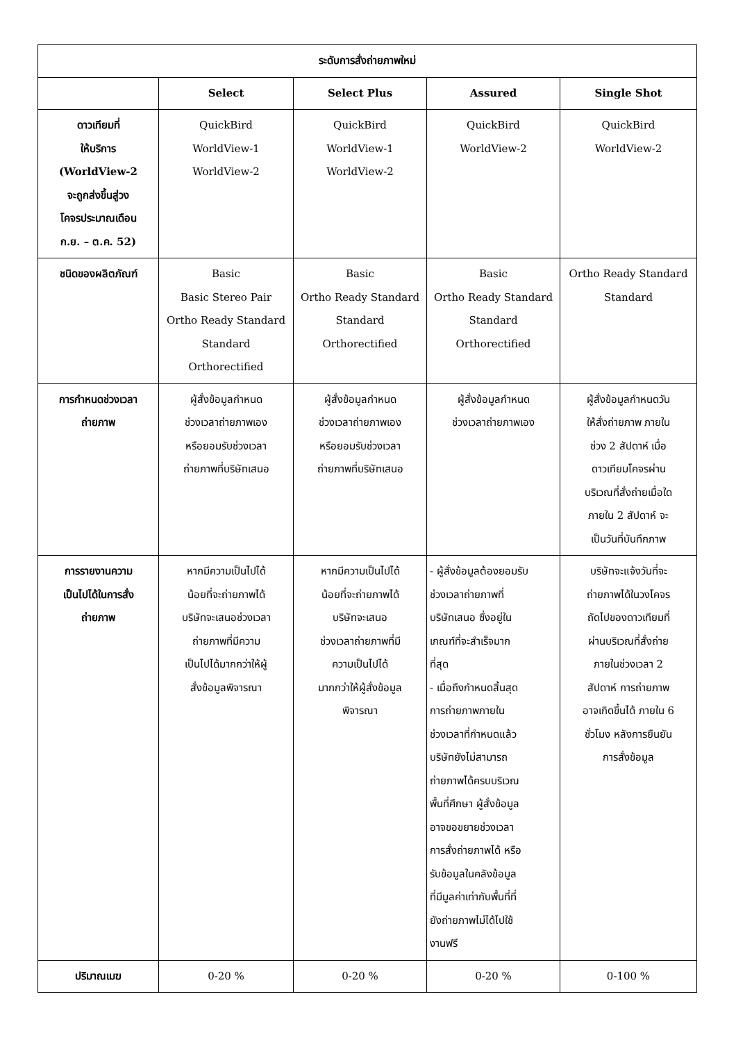| ระดับการสั่งถ่ายภาพใหม่ | | | | |
| --- | --- | --- | --- | --- |
| | Select | Select Plus | Assured | Single Shot |
| ดาวเทียมที่ ให้บริการ (WorldView-2 จะถูกส่งขึ้นสู่วง โคจรประมาณเดือน ก.ย. – ต.ค. 52) | QuickBird WorldView-1 WorldView-2 | QuickBird WorldView-1 WorldView-2 | QuickBird WorldView-2 | QuickBird WorldView-2 |
| ชนิดของผลิตภัณฑ์ | Basic Basic Stereo Pair Ortho Ready Standard Standard Orthorectified | Basic Ortho Ready Standard Standard Orthorectified | Basic Ortho Ready Standard Standard Orthorectified | Ortho Ready Standard Standard |
| การกำหนดช่วงเวลา ถ่ายภาพ | ผู้สั่งข้อมูลกำหนด ช่วงเวลาถ่ายภาพเอง หรือยอมรับช่วงเวลา ถ่ายภาพที่บริษัทเสนอ | ผู้สั่งข้อมูลกำหนด ช่วงเวลาถ่ายภาพเอง หรือยอมรับช่วงเวลา ถ่ายภาพที่บริษัทเสนอ | ผู้สั่งข้อมูลกำหนด ช่วงเวลาถ่ายภาพเอง | ผู้สั่งข้อมูลกำหนดวัน ให้สั่งถ่ายภาพ ภายใน ช่วง 2 สัปดาห์ เมื่อ ดาวเทียมโคจรผ่าน บริเวณที่สั่งถ่ายเมื่อใด ภายใน 2 สัปดาห์ จะ เป็นวันที่บันทึกภาพ |
| การรายงานความ เป็นไปได้ในการสั่ง ถ่ายภาพ | หากมีความเป็นไปได้ น้อยที่จะถ่ายภาพได้ บริษัทจะเสนอช่วงเวลา ถ่ายภาพที่มีความ เป็นไปได้มากกว่าให้ผู้ สั่งข้อมูลพิจารณา | หากมีความเป็นไปได้ น้อยที่จะถ่ายภาพได้ บริษัทจะเสนอ ช่วงเวลาถ่ายภาพที่มี ความเป็นไปได้ มากกว่าให้ผู้สั่งข้อมูล พิจารณา | - ผู้สั่งข้อมูลต้องยอมรับ ช่วงเวลาถ่ายภาพที่ บริษัทเสนอ ซึ่งอยู่ใน เกณฑ์ที่จะสำเร็จมาก ที่สุด - เมื่อถึงกำหนดสิ้นสุด การถ่ายภาพภายใน ช่วงเวลาที่กำหนดแล้ว บริษัทยังไม่สามารถ ถ่ายภาพได้ครบบริเวณ พื้นที่ศึกษา ผู้สั่งข้อมูล อาจขอขยายช่วงเวลา การสั่งถ่ายภาพได้ หรือ รับข้อมูลในคลังข้อมูล ที่มีมูลค่าเท่ากับพื้นที่ที่ ยังถ่ายภาพไม่ได้ไปใช้ งานฟรี | บริษัทจะแจ้งวันที่จะ ถ่ายภาพได้ในวงโคจร ถัดไปของดาวเทียมที่ ผ่านบริเวณที่สั่งถ่าย ภายในช่วงเวลา 2 สัปดาห์ การถ่ายภาพ อาจเกิดขึ้นได้ ภายใน 6 ชั่วโมง หลังการยืนยัน การสั่งข้อมูล |
| ปริมาณเมฆ | 0-20 % | 0-20 % | 0-20 % | 0-100 % |